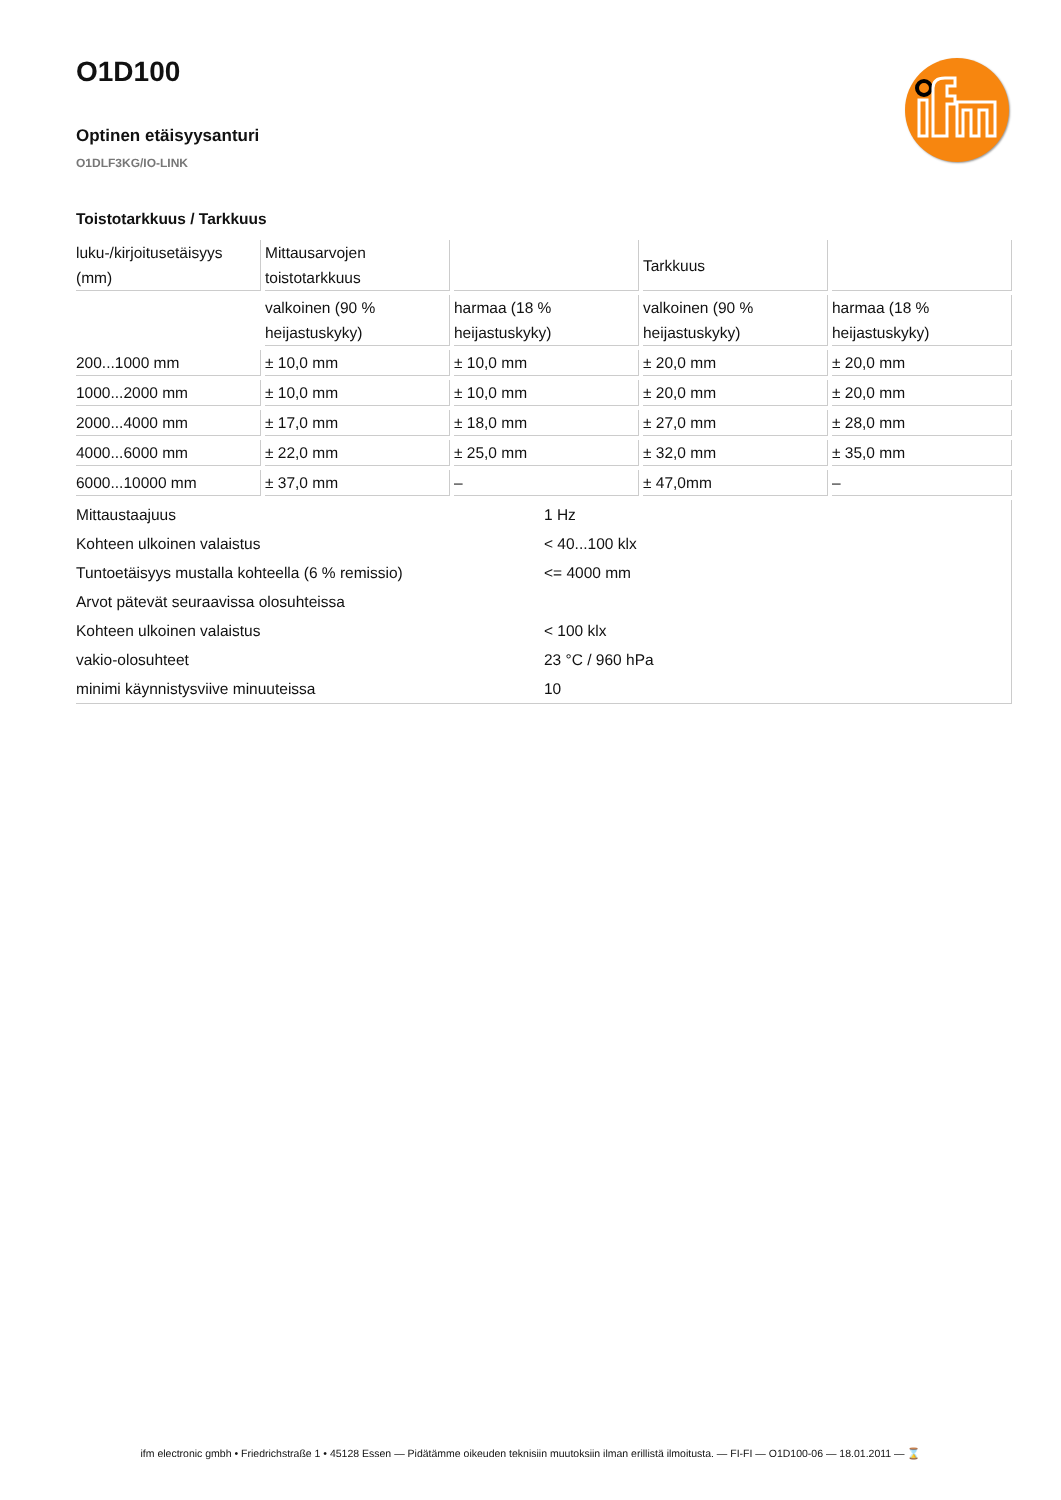O1D100
Optinen etäisyysanturi
O1DLF3KG/IO-LINK
Toistotarkkuus / Tarkkuus
| luku-/kirjoitusetäisyys (mm) | Mittausarvojen toistotarkkuus | | Tarkkuus | |
| | valkoinen (90 % heijastuskyky) | harmaa (18 % heijastuskyky) | valkoinen (90 % heijastuskyky) | harmaa (18 % heijastuskyky) |
| 200...1000 mm | ± 10,0 mm | ± 10,0 mm | ± 20,0 mm | ± 20,0 mm |
| 1000...2000 mm | ± 10,0 mm | ± 10,0 mm | ± 20,0 mm | ± 20,0 mm |
| 2000...4000 mm | ± 17,0 mm | ± 18,0 mm | ± 27,0 mm | ± 28,0 mm |
| 4000...6000 mm | ± 22,0 mm | ± 25,0 mm | ± 32,0 mm | ± 35,0 mm |
| 6000...10000 mm | ± 37,0 mm | – | ± 47,0mm | – |
| Mittaustaajuus | 1 Hz |
| Kohteen ulkoinen valaistus | < 40...100 klx |
| Tuntoetäisyys mustalla kohteella (6 % remissio) | <= 4000 mm |
| Arvot pätevät seuraavissa olosuhteissa | |
| Kohteen ulkoinen valaistus | < 100 klx |
| vakio-olosuhteet | 23 °C / 960 hPa |
| minimi käynnistysviive minuuteissa | 10 |
ifm electronic gmbh • Friedrichstraße 1 • 45128 Essen — Pidätämme oikeuden teknisiin muutoksiin ilman erillistä ilmoitusta. — FI-FI — O1D100-06 — 18.01.2011 — ⌛